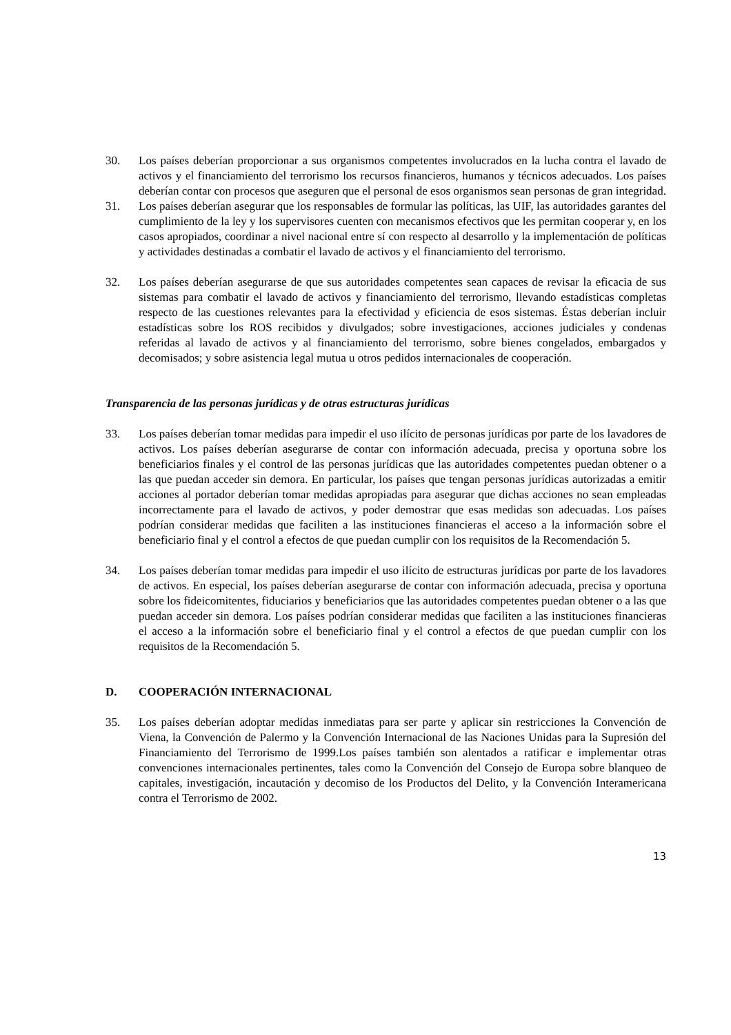30. Los países deberían proporcionar a sus organismos competentes involucrados en la lucha contra el lavado de activos y el financiamiento del terrorismo los recursos financieros, humanos y técnicos adecuados. Los países deberían contar con procesos que aseguren que el personal de esos organismos sean personas de gran integridad.
31. Los países deberían asegurar que los responsables de formular las políticas, las UIF, las autoridades garantes del cumplimiento de la ley y los supervisores cuenten con mecanismos efectivos que les permitan cooperar y, en los casos apropiados, coordinar a nivel nacional entre sí con respecto al desarrollo y la implementación de políticas y actividades destinadas a combatir el lavado de activos y el financiamiento del terrorismo.
32. Los países deberían asegurarse de que sus autoridades competentes sean capaces de revisar la eficacia de sus sistemas para combatir el lavado de activos y financiamiento del terrorismo, llevando estadísticas completas respecto de las cuestiones relevantes para la efectividad y eficiencia de esos sistemas. Éstas deberían incluir estadísticas sobre los ROS recibidos y divulgados; sobre investigaciones, acciones judiciales y condenas referidas al lavado de activos y al financiamiento del terrorismo, sobre bienes congelados, embargados y decomisados; y sobre asistencia legal mutua u otros pedidos internacionales de cooperación.
Transparencia de las personas jurídicas y de otras estructuras jurídicas
33. Los países deberían tomar medidas para impedir el uso ilícito de personas jurídicas por parte de los lavadores de activos. Los países deberían asegurarse de contar con información adecuada, precisa y oportuna sobre los beneficiarios finales y el control de las personas jurídicas que las autoridades competentes puedan obtener o a las que puedan acceder sin demora. En particular, los países que tengan personas jurídicas autorizadas a emitir acciones al portador deberían tomar medidas apropiadas para asegurar que dichas acciones no sean empleadas incorrectamente para el lavado de activos, y poder demostrar que esas medidas son adecuadas. Los países podrían considerar medidas que faciliten a las instituciones financieras el acceso a la información sobre el beneficiario final y el control a efectos de que puedan cumplir con los requisitos de la Recomendación 5.
34. Los países deberían tomar medidas para impedir el uso ilícito de estructuras jurídicas por parte de los lavadores de activos. En especial, los países deberían asegurarse de contar con información adecuada, precisa y oportuna sobre los fideicomitentes, fiduciarios y beneficiarios que las autoridades competentes puedan obtener o a las que puedan acceder sin demora. Los países podrían considerar medidas que faciliten a las instituciones financieras el acceso a la información sobre el beneficiario final y el control a efectos de que puedan cumplir con los requisitos de la Recomendación 5.
D. COOPERACIÓN INTERNACIONAL
35. Los países deberían adoptar medidas inmediatas para ser parte y aplicar sin restricciones la Convención de Viena, la Convención de Palermo y la Convención Internacional de las Naciones Unidas para la Supresión del Financiamiento del Terrorismo de 1999.Los países también son alentados a ratificar e implementar otras convenciones internacionales pertinentes, tales como la Convención del Consejo de Europa sobre blanqueo de capitales, investigación, incautación y decomiso de los Productos del Delito, y la Convención Interamericana contra el Terrorismo de 2002.
13